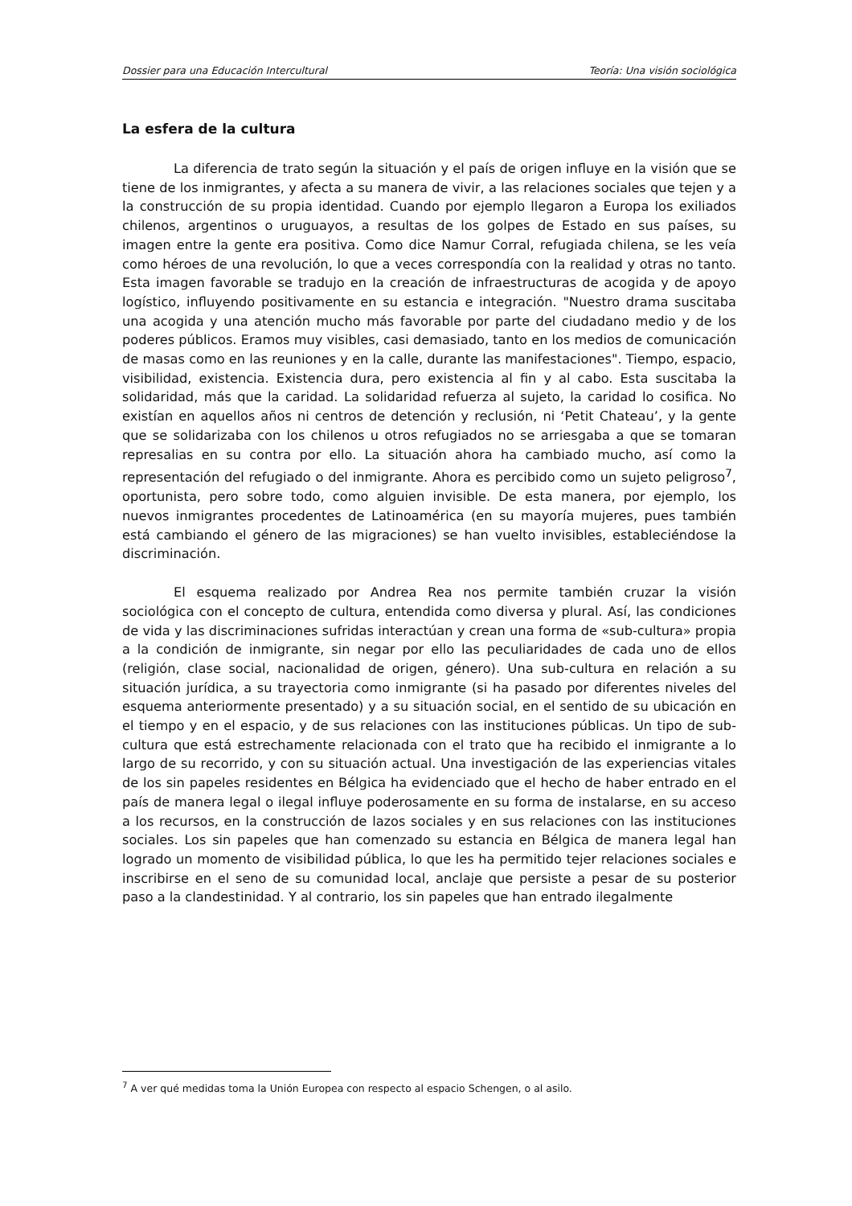Dossier para una Educación Intercultural Teoría: Una visión sociológica
La esfera de la cultura
La diferencia de trato según la situación y el país de origen influye en la visión que se tiene de los inmigrantes, y afecta a su manera de vivir, a las relaciones sociales que tejen y a la construcción de su propia identidad. Cuando por ejemplo llegaron a Europa los exiliados chilenos, argentinos o uruguayos, a resultas de los golpes de Estado en sus países, su imagen entre la gente era positiva. Como dice Namur Corral, refugiada chilena, se les veía como héroes de una revolución, lo que a veces correspondía con la realidad y otras no tanto. Esta imagen favorable se tradujo en la creación de infraestructuras de acogida y de apoyo logístico, influyendo positivamente en su estancia e integración. "Nuestro drama suscitaba una acogida y una atención mucho más favorable por parte del ciudadano medio y de los poderes públicos. Eramos muy visibles, casi demasiado, tanto en los medios de comunicación de masas como en las reuniones y en la calle, durante las manifestaciones". Tiempo, espacio, visibilidad, existencia. Existencia dura, pero existencia al fin y al cabo. Esta suscitaba la solidaridad, más que la caridad. La solidaridad refuerza al sujeto, la caridad lo cosifica. No existían en aquellos años ni centros de detención y reclusión, ni ‘Petit Chateau’, y la gente que se solidarizaba con los chilenos u otros refugiados no se arriesgaba a que se tomaran represalias en su contra por ello. La situación ahora ha cambiado mucho, así como la representación del refugiado o del inmigrante. Ahora es percibido como un sujeto peligroso<sup>7</sup>, oportunista, pero sobre todo, como alguien invisible. De esta manera, por ejemplo, los nuevos inmigrantes procedentes de Latinoamérica (en su mayoría mujeres, pues también está cambiando el género de las migraciones) se han vuelto invisibles, estableciéndose la discriminación.
El esquema realizado por Andrea Rea nos permite también cruzar la visión sociológica con el concepto de cultura, entendida como diversa y plural. Así, las condiciones de vida y las discriminaciones sufridas interactúan y crean una forma de «sub-cultura» propia a la condición de inmigrante, sin negar por ello las peculiaridades de cada uno de ellos (religión, clase social, nacionalidad de origen, género). Una sub-cultura en relación a su situación jurídica, a su trayectoria como inmigrante (si ha pasado por diferentes niveles del esquema anteriormente presentado) y a su situación social, en el sentido de su ubicación en el tiempo y en el espacio, y de sus relaciones con las instituciones públicas. Un tipo de sub-cultura que está estrechamente relacionada con el trato que ha recibido el inmigrante a lo largo de su recorrido, y con su situación actual. Una investigación de las experiencias vitales de los sin papeles residentes en Bélgica ha evidenciado que el hecho de haber entrado en el país de manera legal o ilegal influye poderosamente en su forma de instalarse, en su acceso a los recursos, en la construcción de lazos sociales y en sus relaciones con las instituciones sociales. Los sin papeles que han comenzado su estancia en Bélgica de manera legal han logrado un momento de visibilidad pública, lo que les ha permitido tejer relaciones sociales e inscribirse en el seno de su comunidad local, anclaje que persiste a pesar de su posterior paso a la clandestinidad. Y al contrario, los sin papeles que han entrado ilegalmente
<sup>7</sup> A ver qué medidas toma la Unión Europea con respecto al espacio Schengen, o al asilo.